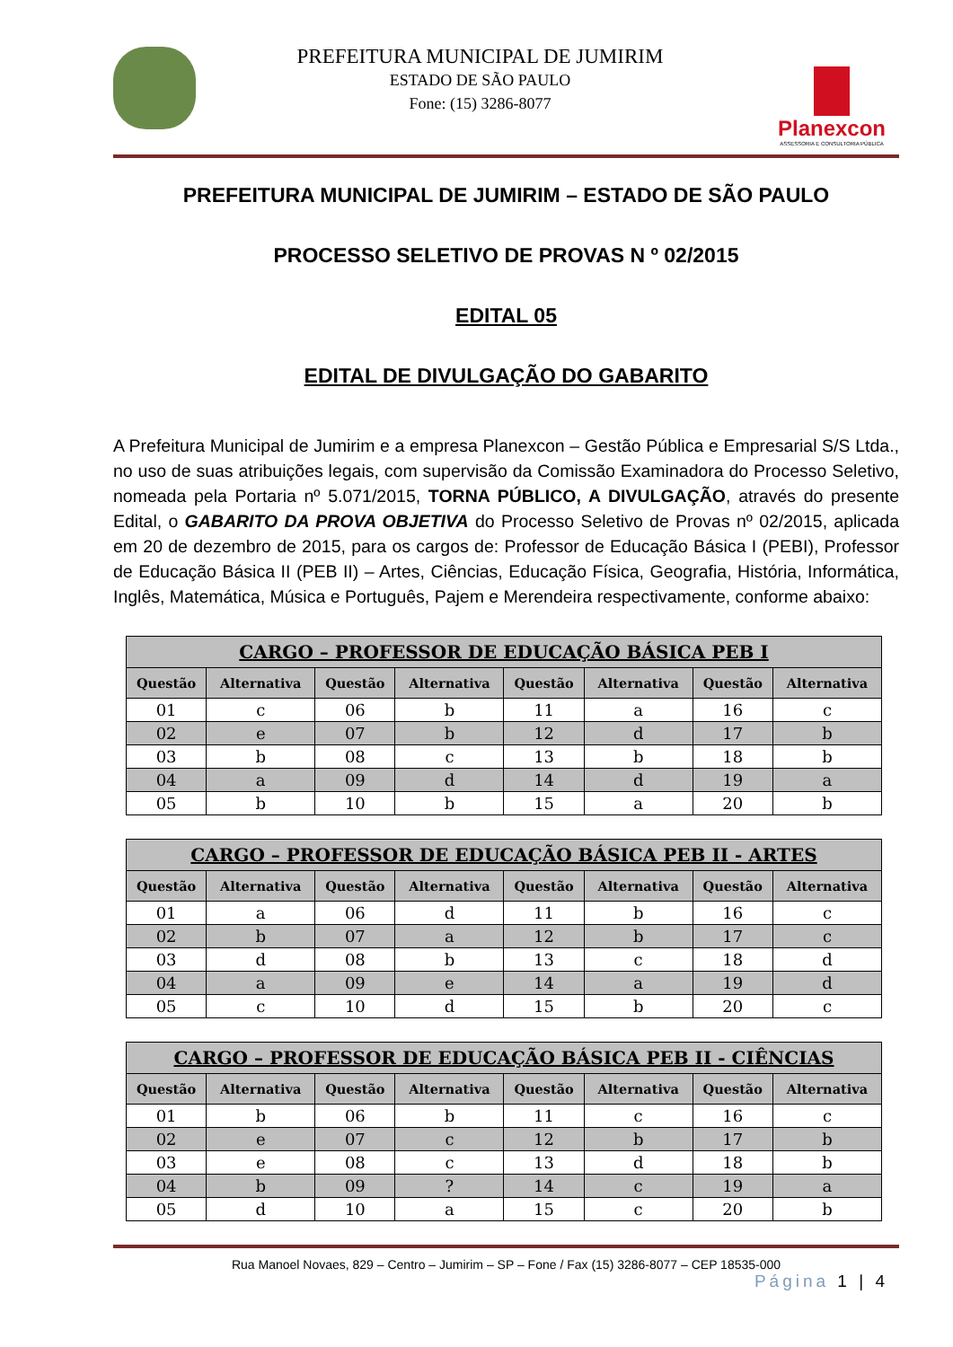PREFEITURA MUNICIPAL DE JUMIRIM
ESTADO DE SÃO PAULO
Fone: (15) 3286-8077
Planexcon
ASSESSORIA E CONSULTORIA PÚBLICA
PREFEITURA MUNICIPAL DE JUMIRIM – ESTADO DE SÃO PAULO
PROCESSO SELETIVO DE PROVAS N º 02/2015
EDITAL 05
EDITAL DE DIVULGAÇÃO DO GABARITO
A Prefeitura Municipal de Jumirim e a empresa Planexcon – Gestão Pública e Empresarial S/S Ltda., no uso de suas atribuições legais, com supervisão da Comissão Examinadora do Processo Seletivo, nomeada pela Portaria nº 5.071/2015, TORNA PÚBLICO, A DIVULGAÇÃO, através do presente Edital, o GABARITO DA PROVA OBJETIVA do Processo Seletivo de Provas nº 02/2015, aplicada em 20 de dezembro de 2015, para os cargos de: Professor de Educação Básica I (PEBI), Professor de Educação Básica II (PEB II) – Artes, Ciências, Educação Física, Geografia, História, Informática, Inglês, Matemática, Música e Português, Pajem e Merendeira respectivamente, conforme abaixo:
| CARGO – PROFESSOR DE EDUCAÇÃO BÁSICA PEB I | | | | | | | |
| --- | --- | --- | --- | --- | --- | --- | --- |
| Questão | Alternativa | Questão | Alternativa | Questão | Alternativa | Questão | Alternativa |
| 01 | c | 06 | b | 11 | a | 16 | c |
| 02 | e | 07 | b | 12 | d | 17 | b |
| 03 | b | 08 | c | 13 | b | 18 | b |
| 04 | a | 09 | d | 14 | d | 19 | a |
| 05 | b | 10 | b | 15 | a | 20 | b |
| CARGO – PROFESSOR DE EDUCAÇÃO BÁSICA PEB II - ARTES | | | | | | | |
| --- | --- | --- | --- | --- | --- | --- | --- |
| Questão | Alternativa | Questão | Alternativa | Questão | Alternativa | Questão | Alternativa |
| 01 | a | 06 | d | 11 | b | 16 | c |
| 02 | b | 07 | a | 12 | b | 17 | c |
| 03 | d | 08 | b | 13 | c | 18 | d |
| 04 | a | 09 | e | 14 | a | 19 | d |
| 05 | c | 10 | d | 15 | b | 20 | c |
| CARGO – PROFESSOR DE EDUCAÇÃO BÁSICA PEB II - CIÊNCIAS | | | | | | | |
| --- | --- | --- | --- | --- | --- | --- | --- |
| Questão | Alternativa | Questão | Alternativa | Questão | Alternativa | Questão | Alternativa |
| 01 | b | 06 | b | 11 | c | 16 | c |
| 02 | e | 07 | c | 12 | b | 17 | b |
| 03 | e | 08 | c | 13 | d | 18 | b |
| 04 | b | 09 | ? | 14 | c | 19 | a |
| 05 | d | 10 | a | 15 | c | 20 | b |
Rua Manoel Novaes, 829 – Centro – Jumirim – SP – Fone / Fax (15) 3286-8077 – CEP 18535-000
Página 1 | 4